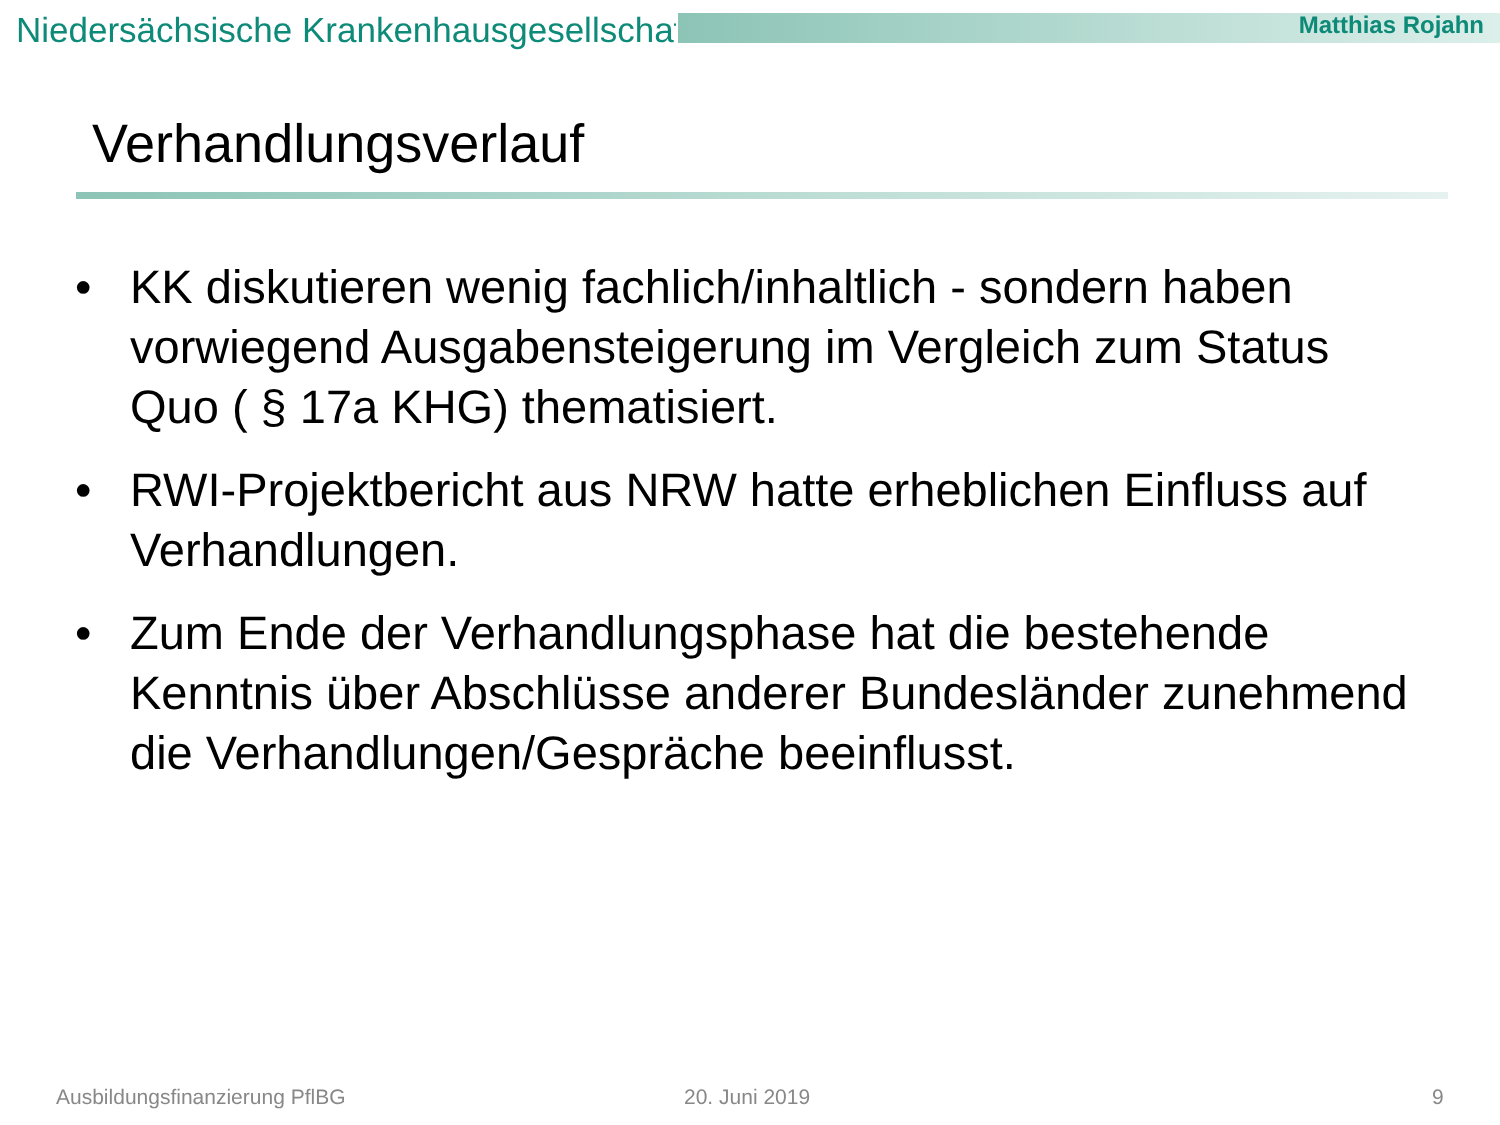Niedersächsische Krankenhausgesellschaft Matthias Rojahn
Verhandlungsverlauf
• KK diskutieren wenig fachlich/inhaltlich - sondern haben vorwiegend Ausgabensteigerung im Vergleich zum Status Quo ( § 17a KHG) thematisiert.
• RWI-Projektbericht aus NRW hatte erheblichen Einfluss auf Verhandlungen.
• Zum Ende der Verhandlungsphase hat die bestehende Kenntnis über Abschlüsse anderer Bundesländer zunehmend die Verhandlungen/Gespräche beeinflusst.
Ausbildungsfinanzierung PflBG 20. Juni 2019 9